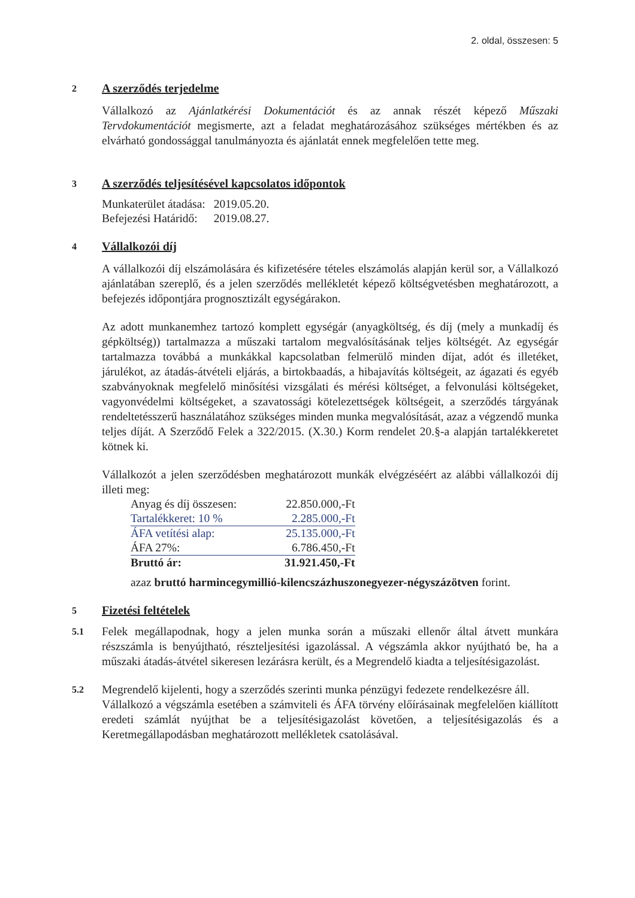2. oldal, összesen: 5
2
A szerződés terjedelme
Vállalkozó az Ajánlatkérési Dokumentációt és az annak részét képező Műszaki Tervdokumentációt megismerte, azt a feladat meghatározásához szükséges mértékben és az elvárható gondossággal tanulmányozta és ajánlatát ennek megfelelően tette meg.
3
A szerződés teljesítésével kapcsolatos időpontok
| Munkaterület átadása: | 2019.05.20. |
| Befejezési Határidő: | 2019.08.27. |
4
Vállalkozói díj
A vállalkozói díj elszámolására és kifizetésére tételes elszámolás alapján kerül sor, a Vállalkozó ajánlatában szereplő, és a jelen szerződés mellékletét képező költségvetésben meghatározott, a befejezés időpontjára prognosztizált egységárakon.
Az adott munkanemhez tartozó komplett egységár (anyagköltség, és díj (mely a munkadíj és gépköltség)) tartalmazza a műszaki tartalom megvalósításának teljes költségét. Az egységár tartalmazza továbbá a munkákkal kapcsolatban felmerülő minden díjat, adót és illetéket, járulékot, az átadás-átvételi eljárás, a birtokbaadás, a hibajavítás költségeit, az ágazati és egyéb szabványoknak megfelelő minősítési vizsgálati és mérési költséget, a felvonulási költségeket, vagyonvédelmi költségeket, a szavatossági kötelezettségek költségeit, a szerződés tárgyának rendeltetésszerű használatához szükséges minden munka megvalósítását, azaz a végzendő munka teljes díját. A Szerződő Felek a 322/2015. (X.30.) Korm rendelet 20.§-a alapján tartalékkeretet kötnek ki.
Vállalkozót a jelen szerződésben meghatározott munkák elvégzéséért az alábbi vállalkozói díj illeti meg:
| Anyag és díj összesen: | 22.850.000,-Ft |
| Tartalékkeret: 10 % | 2.285.000,-Ft |
| ÁFA vetítési alap: | 25.135.000,-Ft |
| ÁFA 27%: | 6.786.450,-Ft |
| Bruttó ár: | 31.921.450,-Ft |
azaz bruttó harmincegymillió-kilencszázhuszonegyezer-négyszázötven forint.
5
Fizetési feltételek
5.1
Felek megállapodnak, hogy a jelen munka során a műszaki ellenőr által átvett munkára részszámla is benyújtható, részteljesítési igazolással. A végszámla akkor nyújtható be, ha a műszaki átadás-átvétel sikeresen lezárásra került, és a Megrendelő kiadta a teljesítésigazolást.
5.2
Megrendelő kijelenti, hogy a szerződés szerinti munka pénzügyi fedezete rendelkezésre áll.
Vállalkozó a végszámla esetében a számviteli és ÁFA törvény előírásainak megfelelően kiállított eredeti számlát nyújthat be a teljesítésigazolást követően, a teljesítésigazolás és a Keretmegállapodásban meghatározott mellékletek csatolásával.